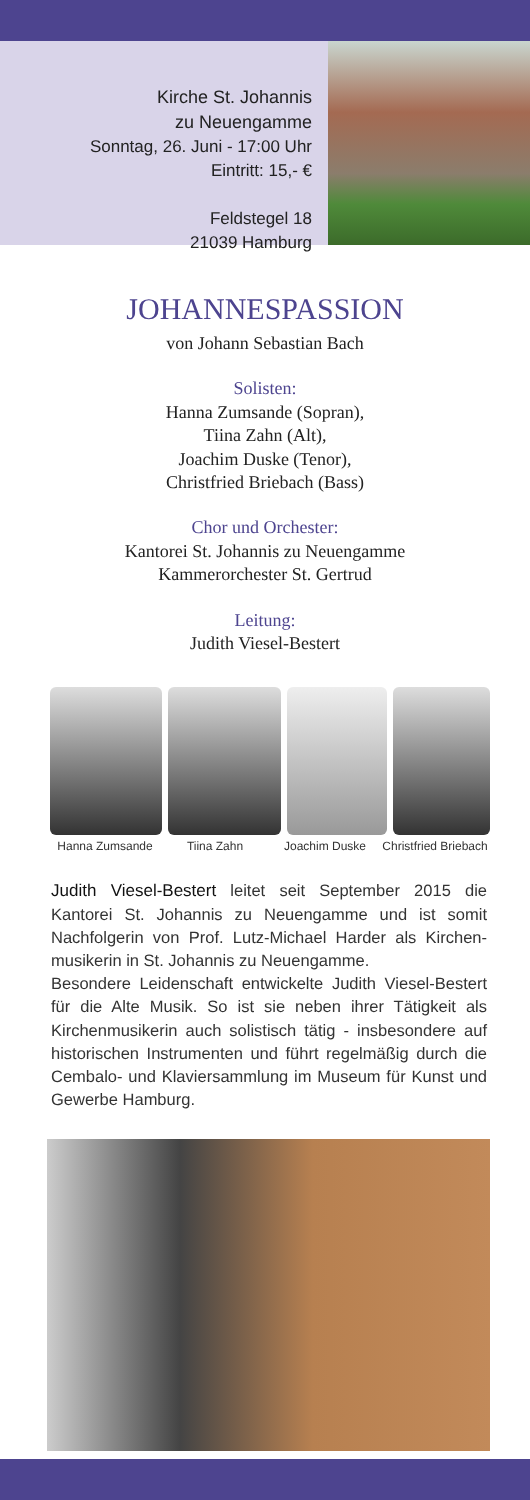Kirche St. Johannis
zu Neuengamme
Sonntag, 26. Juni - 17:00 Uhr
Eintritt: 15,- €
Feldstegel 18
21039 Hamburg
JOHANNESPASSION
von Johann Sebastian Bach
Solisten:
Hanna Zumsande (Sopran),
Tiina Zahn (Alt),
Joachim Duske (Tenor),
Christfried Briebach (Bass)
Chor und Orchester:
Kantorei St. Johannis zu Neuengamme
Kammerorchester St. Gertrud
Leitung:
Judith Viesel-Bestert
Hanna Zumsande Tiina Zahn Joachim Duske Christfried Briebach
Judith Viesel-Bestert leitet seit September 2015 die Kantorei St. Johannis zu Neuengamme und ist somit Nachfolgerin von Prof. Lutz-Michael Harder als Kirchen­musikerin in St. Johannis zu Neuengamme.
Besondere Leidenschaft entwickelte Judith Viesel-Bestert für die Alte Musik. So ist sie neben ihrer Tätigkeit als Kirchenmusikerin auch solistisch tätig - insbesondere auf historischen Instrumenten und führt regelmäßig durch die Cembalo- und Klaviersammlung im Museum für Kunst und Gewerbe Hamburg.